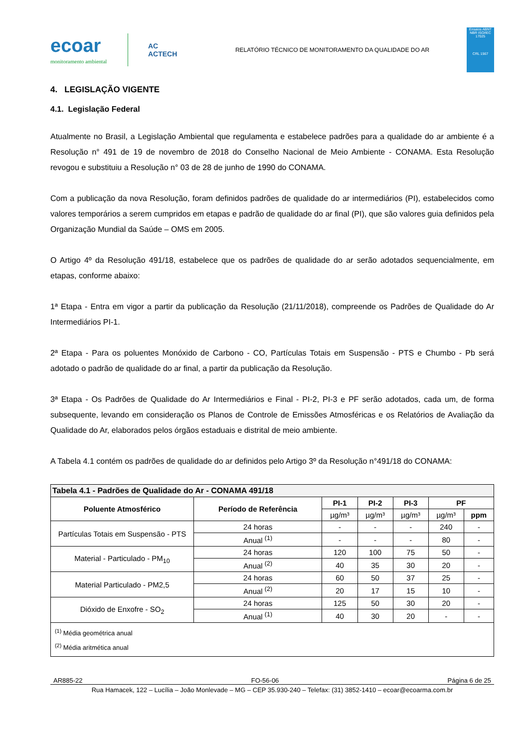ecoar
monitoramento ambiental
AC
ACTECH
RELATÓRIO TÉCNICO DE MONITORAMENTO DA QUALIDADE DO AR
Ensaios ABNT NBR ISO/IEC 17025
CRL 1567
4. LEGISLAÇÃO VIGENTE
4.1. Legislação Federal
Atualmente no Brasil, a Legislação Ambiental que regulamenta e estabelece padrões para a qualidade do ar ambiente é a Resolução n° 491 de 19 de novembro de 2018 do Conselho Nacional de Meio Ambiente - CONAMA. Esta Resolução revogou e substituiu a Resolução n° 03 de 28 de junho de 1990 do CONAMA.
Com a publicação da nova Resolução, foram definidos padrões de qualidade do ar intermediários (PI), estabelecidos como valores temporários a serem cumpridos em etapas e padrão de qualidade do ar final (PI), que são valores guia definidos pela Organização Mundial da Saúde – OMS em 2005.
O Artigo 4º da Resolução 491/18, estabelece que os padrões de qualidade do ar serão adotados sequencialmente, em etapas, conforme abaixo:
1ª Etapa - Entra em vigor a partir da publicação da Resolução (21/11/2018), compreende os Padrões de Qualidade do Ar Intermediários PI-1.
2ª Etapa - Para os poluentes Monóxido de Carbono - CO, Partículas Totais em Suspensão - PTS e Chumbo - Pb será adotado o padrão de qualidade do ar final, a partir da publicação da Resolução.
3ª Etapa - Os Padrões de Qualidade do Ar Intermediários e Final - PI-2, PI-3 e PF serão adotados, cada um, de forma subsequente, levando em consideração os Planos de Controle de Emissões Atmosféricas e os Relatórios de Avaliação da Qualidade do Ar, elaborados pelos órgãos estaduais e distrital de meio ambiente.
A Tabela 4.1 contém os padrões de qualidade do ar definidos pelo Artigo 3º da Resolução n°491/18 do CONAMA:
| Tabela 4.1 - Padrões de Qualidade do Ar - CONAMA 491/18 | | | | | | |
| --- | --- | --- | --- | --- | --- | --- |
| Poluente Atmosférico | Período de Referência | PI-1 | PI-2 | PI-3 | PF | |
| | | µg/m³ | µg/m³ | µg/m³ | µg/m³ | ppm |
| Partículas Totais em Suspensão - PTS | 24 horas | - | - | - | 240 | - |
| | Anual <sup>(1)</sup> | - | - | - | 80 | - |
| Material - Particulado - PM<sub>10</sub> | 24 horas | 120 | 100 | 75 | 50 | - |
| | Anual <sup>(2)</sup> | 40 | 35 | 30 | 20 | - |
| Material Particulado - PM2,5 | 24 horas | 60 | 50 | 37 | 25 | - |
| | Anual <sup>(2)</sup> | 20 | 17 | 15 | 10 | - |
| Dióxido de Enxofre - SO<sub>2</sub> | 24 horas | 125 | 50 | 30 | 20 | - |
| | Anual <sup>(1)</sup> | 40 | 30 | 20 | - | - |
| <sup>(1)</sup> Média geométrica anual <sup>(2)</sup> Média aritmética anual | | | | | | |
AR885-22 FO-56-06 Página 6 de 25
Rua Hamacek, 122 – Lucília – João Monlevade – MG – CEP 35.930-240 – Telefax: (31) 3852-1410 – ecoar@ecoarma.com.br